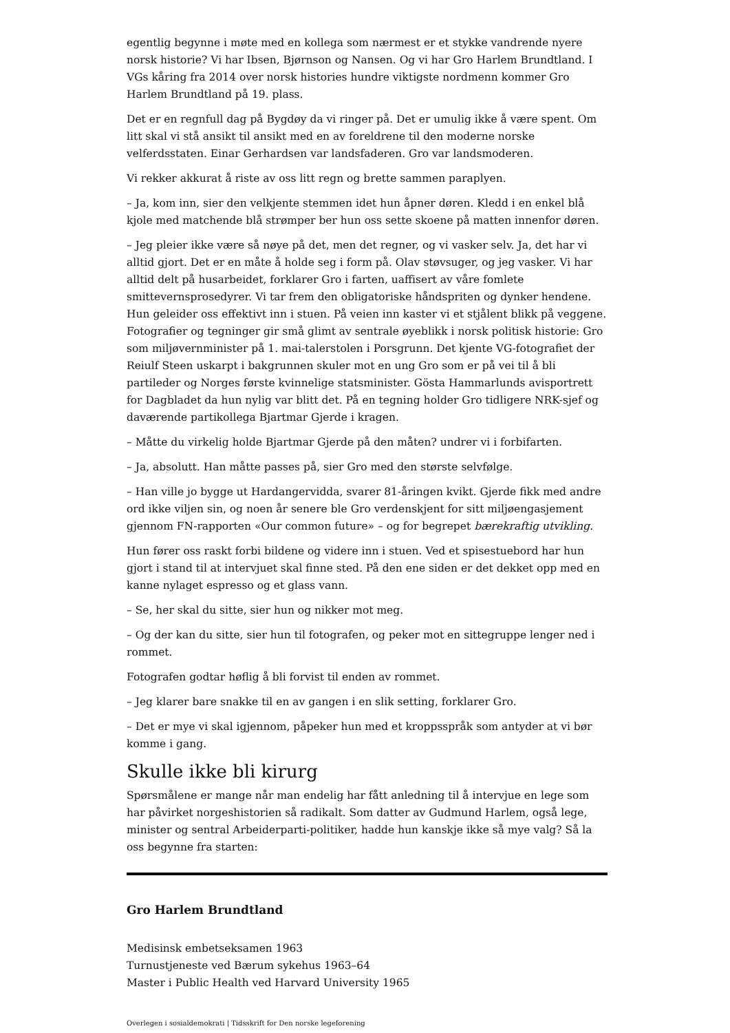egentlig begynne i møte med en kollega som nærmest er et stykke vandrende nyere norsk historie? Vi har Ibsen, Bjørnson og Nansen. Og vi har Gro Harlem Brundtland. I VGs kåring fra 2014 over norsk histories hundre viktigste nordmenn kommer Gro Harlem Brundtland på 19. plass.
Det er en regnfull dag på Bygdøy da vi ringer på. Det er umulig ikke å være spent. Om litt skal vi stå ansikt til ansikt med en av foreldrene til den moderne norske velferdsstaten. Einar Gerhardsen var landsfaderen. Gro var landsmoderen.
Vi rekker akkurat å riste av oss litt regn og brette sammen paraplyen.
– Ja, kom inn, sier den velkjente stemmen idet hun åpner døren. Kledd i en enkel blå kjole med matchende blå strømper ber hun oss sette skoene på matten innenfor døren.
– Jeg pleier ikke være så nøye på det, men det regner, og vi vasker selv. Ja, det har vi alltid gjort. Det er en måte å holde seg i form på. Olav støvsuger, og jeg vasker. Vi har alltid delt på husarbeidet, forklarer Gro i farten, uaffisert av våre fomlete smittevernsprosedyrer. Vi tar frem den obligatoriske håndspriten og dynker hendene. Hun geleider oss effektivt inn i stuen. På veien inn kaster vi et stjålent blikk på veggene. Fotografier og tegninger gir små glimt av sentrale øyeblikk i norsk politisk historie: Gro som miljøvernminister på 1. mai-talerstolen i Porsgrunn. Det kjente VG-fotografiet der Reiulf Steen uskarpt i bakgrunnen skuler mot en ung Gro som er på vei til å bli partileder og Norges første kvinnelige statsminister. Gösta Hammarlunds avisportrett for Dagbladet da hun nylig var blitt det. På en tegning holder Gro tidligere NRK-sjef og daværende partikollega Bjartmar Gjerde i kragen.
– Måtte du virkelig holde Bjartmar Gjerde på den måten? undrer vi i forbifarten.
– Ja, absolutt. Han måtte passes på, sier Gro med den største selvfølge.
– Han ville jo bygge ut Hardangervidda, svarer 81-åringen kvikt. Gjerde fikk med andre ord ikke viljen sin, og noen år senere ble Gro verdenskjent for sitt miljøengasjement gjennom FN-rapporten «Our common future» – og for begrepet bærekraftig utvikling.
Hun fører oss raskt forbi bildene og videre inn i stuen. Ved et spisestuebord har hun gjort i stand til at intervjuet skal finne sted. På den ene siden er det dekket opp med en kanne nylaget espresso og et glass vann.
– Se, her skal du sitte, sier hun og nikker mot meg.
– Og der kan du sitte, sier hun til fotografen, og peker mot en sittegruppe lenger ned i rommet.
Fotografen godtar høflig å bli forvist til enden av rommet.
– Jeg klarer bare snakke til en av gangen i en slik setting, forklarer Gro.
– Det er mye vi skal igjennom, påpeker hun med et kroppsspråk som antyder at vi bør komme i gang.
Skulle ikke bli kirurg
Spørsmålene er mange når man endelig har fått anledning til å intervjue en lege som har påvirket norgeshistorien så radikalt. Som datter av Gudmund Harlem, også lege, minister og sentral Arbeiderparti-politiker, hadde hun kanskje ikke så mye valg? Så la oss begynne fra starten:
Gro Harlem Brundtland
Medisinsk embetseksamen 1963
Turnustjeneste ved Bærum sykehus 1963–64
Master i Public Health ved Harvard University 1965
Overlegen i sosialdemokrati | Tidsskrift for Den norske legeforening